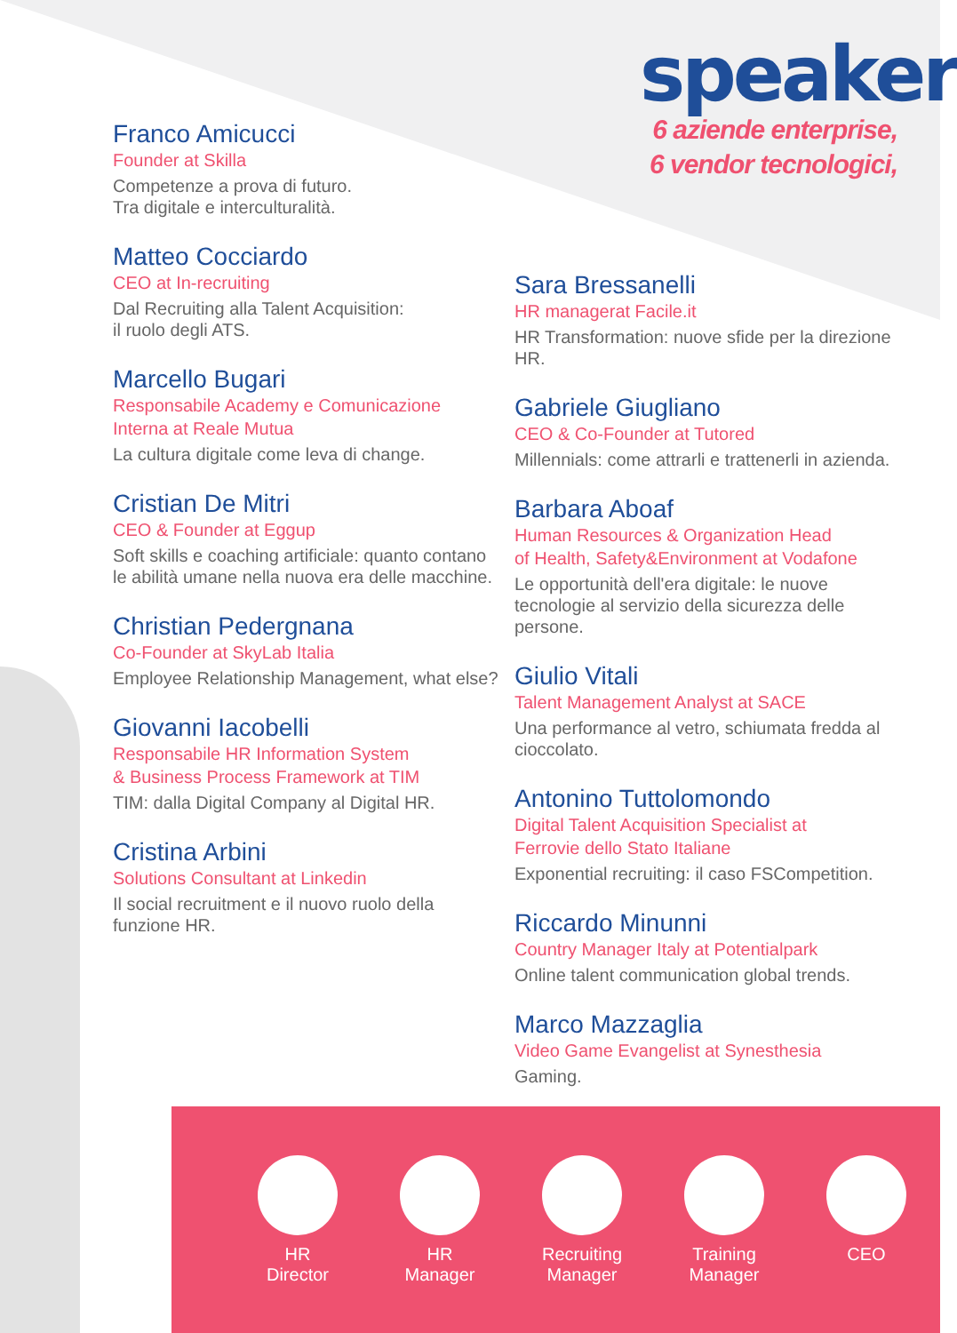speaker
6 aziende enterprise,
6 vendor tecnologici,
Franco Amicucci
Founder at Skilla
Competenze a prova di futuro.
Tra digitale e interculturalità.
Matteo Cocciardo
CEO at In-recruiting
Dal Recruiting alla Talent Acquisition:
il ruolo degli ATS.
Marcello Bugari
Responsabile Academy e Comunicazione
Interna at Reale Mutua
La cultura digitale come leva di change.
Cristian De Mitri
CEO & Founder at Eggup
Soft skills e coaching artificiale: quanto contano le abilità umane nella nuova era delle macchine.
Christian Pedergnana
Co-Founder at SkyLab Italia
Employee Relationship Management, what else?
Giovanni Iacobelli
Responsabile HR Information System
& Business Process Framework at TIM
TIM: dalla Digital Company al Digital HR.
Cristina Arbini
Solutions Consultant at Linkedin
Il social recruitment e il nuovo ruolo della funzione HR.
Sara Bressanelli
HR managerat Facile.it
HR Transformation: nuove sfide per la direzione HR.
Gabriele Giugliano
CEO & Co-Founder at Tutored
Millennials: come attrarli e trattenerli in azienda.
Barbara Aboaf
Human Resources & Organization Head
of Health, Safety&Environment at Vodafone
Le opportunità dell'era digitale: le nuove tecnologie al servizio della sicurezza delle persone.
Giulio Vitali
Talent Management Analyst at SACE
Una performance al vetro, schiumata fredda al cioccolato.
Antonino Tuttolomondo
Digital Talent Acquisition Specialist at
Ferrovie dello Stato Italiane
Exponential recruiting: il caso FSCompetition.
Riccardo Minunni
Country Manager Italy at Potentialpark
Online talent communication global trends.
Marco Mazzaglia
Video Game Evangelist at Synesthesia
Gaming.
HR Director
HR Manager
Recruiting Manager
Training Manager
CEO